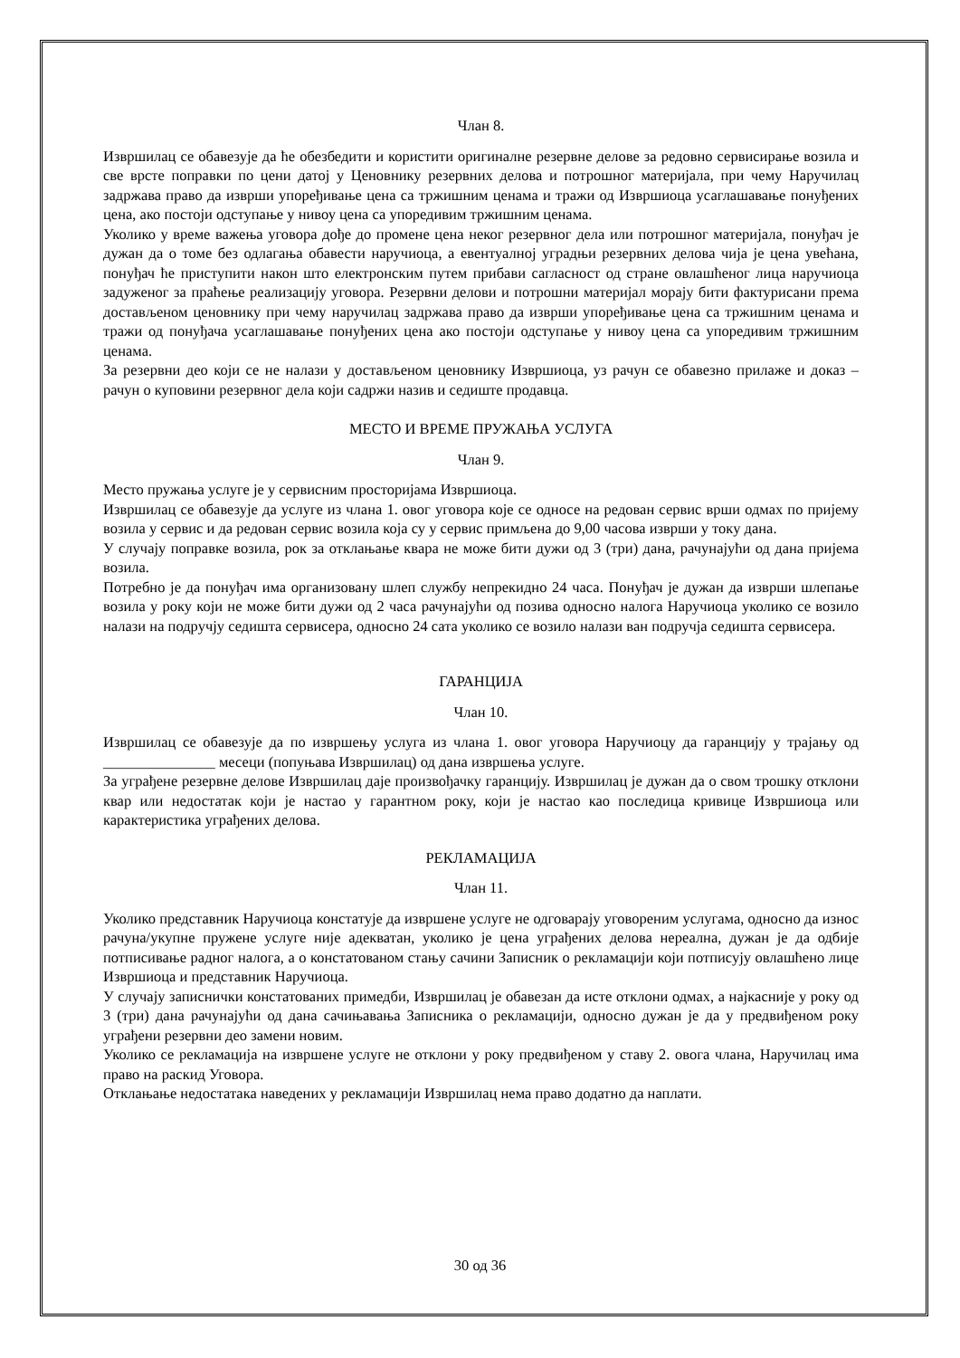Члан 8.
Извршилац се обавезује да ће обезбедити и користити оригиналне резервне делове за редовно сервисирање возила и све врсте поправки по цени датој у Ценовнику резервних делова и потрошног материјала, при чему Наручилац задржава право да изврши упоређивање цена са тржишним ценама и тражи од Извршиоца усаглашавање понуђених цена, ако постоји одступање у нивоу цена са упоредивим тржишним ценама.
Уколико у време важења уговора дође до промене цена неког резервног дела или потрошног материјала, понуђач је дужан да о томе без одлагања обавести наручиоца, а евентуалној уградњи резервних делова чија је цена увећана, понуђач ће приступити након што електронским путем прибави сагласност од стране овлашћеног лица наручиоца задуженог за праћење реализацију уговора. Резервни делови и потрошни материјал морају бити фактурисани према достављеном ценовнику при чему наручилац задржава право да изврши упоређивање цена са тржишним ценама и тражи од понуђача усаглашавање понуђених цена ако постоји одступање у нивоу цена са упоредивим тржишним ценама.
За резервни део који се не налази у достављеном ценовнику Извршиоца, уз рачун се обавезно прилаже и доказ – рачун о куповини резервног дела који садржи назив и седиште продавца.
МЕСТО И ВРЕМЕ ПРУЖАЊА УСЛУГА
Члан 9.
Место пружања услуге је у сервисним просторијама Извршиоца.
Извршилац се обавезује да услуге из члана 1. овог уговора које се односе на редован сервис врши одмах по пријему возила у сервис и да редован сервис возила која су у сервис примљена до 9,00 часова изврши у току дана.
У случају поправке возила, рок за отклањање квара не може бити дужи од 3 (три) дана, рачунајући од дана пријема возила.
Потребно је да понуђач има организовану шлеп службу непрекидно 24 часа. Понуђач је дужан да изврши шлепање возила у року који не може бити дужи од 2 часа рачунајући од позива односно налога Наручиоца уколико се возило налази на подручју седишта сервисера, односно 24 сата уколико се возило налази ван подручја седишта сервисера.
ГАРАНЦИЈА
Члан 10.
Извршилац се обавезује да по извршењу услуга из члана 1. овог уговора Наручиоцу да гаранцију у трајању од _______________ месеци (попуњава Извршилац) од дана извршења услуге.
За уграђене резервне делове Извршилац даје произвођачку гаранцију. Извршилац је дужан да о свом трошку отклони квар или недостатак који је настао у гарантном року, који је настао као последица кривице Извршиоца или карактеристика уграђених делова.
РЕКЛАМАЦИЈА
Члан 11.
Уколико представник Наручиоца констатује да извршене услуге не одговарају уговореним услугама, односно да износ рачуна/укупне пружене услуге није адекватан, уколико је цена уграђених делова нереална, дужан је да одбије потписивање радног налога, а о констатованом стању сачини Записник о рекламацији који потписују овлашћено лице Извршиоца и представник Наручиоца.
У случају записнички констатованих примедби, Извршилац је обавезан да исте отклони одмах, а најкасније у року од 3 (три) дана рачунајући од дана сачињавања Записника о рекламацији, односно дужан је да у предвиђеном року уграђени резервни део замени новим.
Уколико се рекламација на извршене услуге не отклони у року предвиђеном у ставу 2. овога члана, Наручилац има право на раскид Уговора.
Отклањање недостатака наведених у рекламацији Извршилац нема право додатно да наплати.
30 од 36